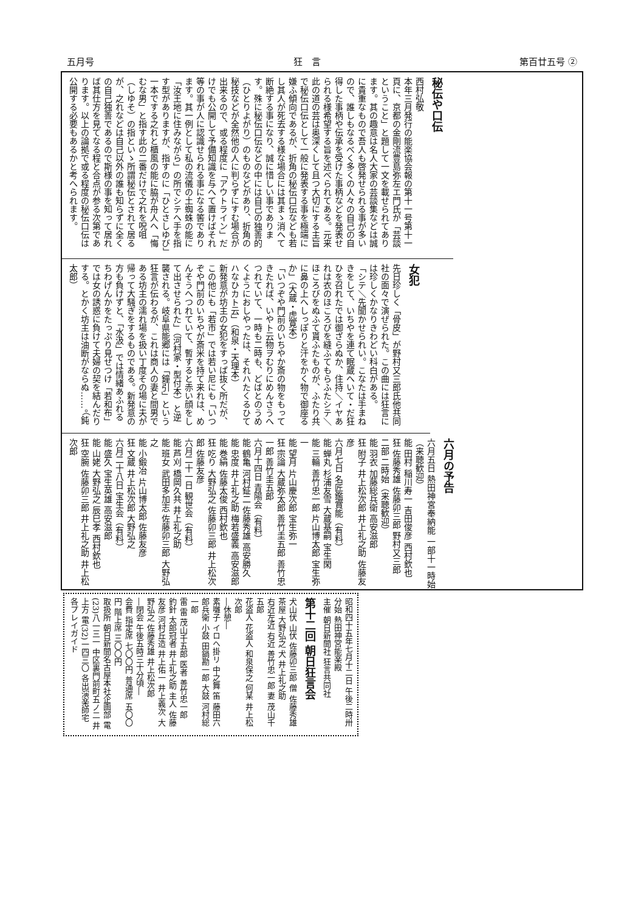五月号 狂　言 第百廿五号 ②
秘伝や口伝
西村弘敬
本年三月発行の能楽協会報の第十一号第十一頁に、京都の金剛流豊島弥左エ門氏が「芸談ということ」と題して一文を載せられてあります。其の趣意は名人大家の芸談集などは誠に貴重なもので吾人も啓発せられる事が多いので、誰しもなるべく多くの人々の自己の自得した事柄や伝承を受けた事柄などを発表せられる様希望する旨を述べられてある。元来此の道の芸は奥深くして且つ大切にする主旨で秘伝口伝として一般に発表する事を極端に嫌ふ傾向であるが、折角の秘伝口伝なども若し其人が死去する様な場合には其まゝ消へて断絶する事になり、誠に惜しい事であります。殊に秘伝口伝などの中には自己の独善的（ひとりよがり）のものなどがあり、折角の秘技などが全然他の人に判らずにすむ場合が出来るので、或る程度に「アウトライン」だけでも公開して予備知識を与へて置けばそれ等の事が人に認識せられる事になる筈であります。其一例として私の流儀の土蜘蛛の能に「汝王地に住みながら」の所でシテへ手を指す型がありますが、指すのに「ひとさしゆび」一本でする之れと櫃風の能に脇が舟人へ「悔むな男」と指す此の二番だけで之れを呪咀（しゆそ）の指といゝ所謂秘伝とされて居るが、之れなどは自己以外の誰も知らずに全くの自己独善であるので斯様の事を知って居れば其仕方を見てなる程と合点が参る次第であります。以上の論拠で或る程度の秘伝口伝は公開する必要もあるかと考へられます。
女犯
先日珍しく「骨皮」が野村又三郎氏他共同社の面々で演ぜられた。この曲には狂言には珍しくかなりきわどい科白がある。
「シテ＼先聞かせられい。こなたは手まねきをして、いちやを連て眠蔵へいて・だ狂ひを召れたでは御ざらぬか、住持＼イヤあれは衣のほころびを縫ふてもらふたシテ＼ほころびをぬふて貰ふたものが、ふたり共に鼻の上へしっぽりと汗をかく物で御座るか」（大蔵・虎寛本）
「いつぞや門前のいちやか斎の物をもってきたれば、いやト云物ヲむりにめんさうへつれていて、一時も二時も、どばとのうめくようにおしやったは、それハたくるひてハなひカト云」（和泉・天理本）
新発意が坊主の女犯をすっぱ抜く所だが、この他にも「若市」では若い尼にも「いつぞや門前のいちやが斎米を持て来れは、めんそうへつれていて、暫すると赤い顔をして出させられた」（河村家・型付本）と逆襲される。岐阜県能郷には「鐘引」という狂言が伝わるが、これは商人の妻と間男である坊主の濡れ場を扱い丁度その場に夫が帰って大騒ぎをするものである。新発意の方も負けずと、「水汲」では情緒あふれるちわげんかをたっぷり見せつけ「若和布」では女の誘惑に負けて夫婦の契を結んだりする。とかく坊主は油断がならぬ……。（鈍太郎）
六月の予告
六月五日 熱田神宮奉納能 一部十一時始（来聴歓迎）
能 田村 稲川寿一 吉田俊彦 西村欽也
狂 佐藤秀雄 佐藤卯三郎 野村又三郎
二部 二時始（来聴歓迎）
能 羽衣 加藤総兵衛 高安滋郎
狂 附子 井上松次郎 井上礼之助 佐藤友彦
六月七日 名匠鑑賞能（有料）
能 蝉丸 杉浦友雪 大蔵基嗣 宝生閑
能 三輪 善竹忠一郎 片山博太郎 宝生弥一
能 望月 片山慶次郎 宝生弥一
狂 宗論 大蔵弥太郎 善竹圭五郎 善竹忠一郎 善竹圭五郎
六月十四日 青陽会（有料）
能 鶴亀 河村鉦二 佐藤秀雄 高安勝久
能 忠度 井上礼之助 梅若盛義 高安滋郎
能 巻絹 佐藤太俊 西村欽也
狂 吃り 大野弘之 佐藤卯三郎 井上松次郎 佐藤友彦
六月二十一日 観世会（有料）
能 芦刈 橋岡久共 井上礼之助
能 班女 武田多加志 佐藤卯三郎 大野弘之
能 小鍛冶 片山博太郎 佐藤友彦
狂 文蔵 井上松次郎 大野弘之
六月二十八日 宝生会（有料）
能 盛久 宝生英雄 高安滋郎
能 山姥 大野弘之 辰巳孝 西村欽也
狂 空腕 佐藤卯三郎 井上礼之助 井上松次郎
昭和四十五年七月十二日 午後二時卅分始 熱田神宮能楽殿
主催 朝日新聞社 狂言共同社
第十二回 朝日狂言会
犬山伏 山伏 佐藤卯三郎 僧 佐藤秀雄 茶屋 大野弘之 犬 井上礼之助
右近左近 右近 善竹忠一郎 妻 茂山千五郎
花盗人 花盗人 和泉保之 何某 井上松次郎
―休憩―
素囃子 イロヘ掛リ 中之舞 笛 藤田六郎兵衛 小鼓 田鍋勘一郎 大鼓 河村総一郎
雷 雷 茂山千五郎 医者 善竹忠一郎
釣針 太郎冠者 井上礼之助 主人 佐藤友彦 河村丘造 井上佑一 井上義次 大野弘之 佐藤秀雄 井上松次郎
―閉会 午後五時三十分頃―
会費 指定席 七〇〇円 普通席 五〇〇円 階上席 三〇〇円
取扱所 朝日新聞名古屋本社企画部 電(23)八一三一 中区裏門前町五ノ二 井上方 電(32)一四三〇 各出演楽師宅 各プレイガイド